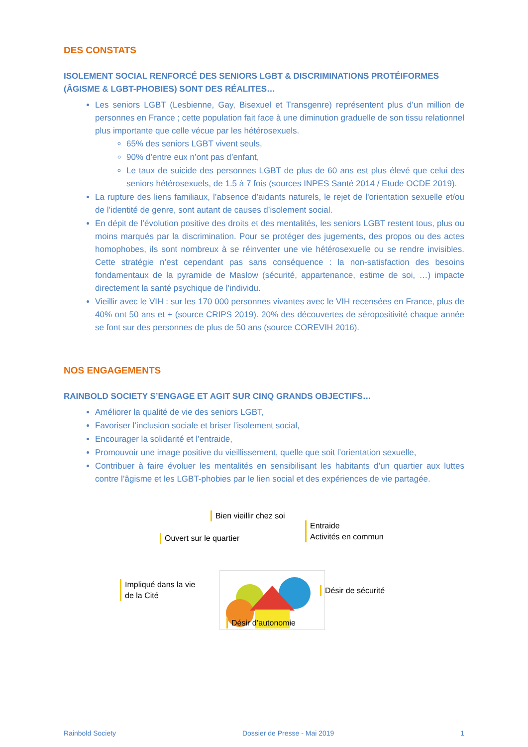DES CONSTATS
ISOLEMENT SOCIAL RENFORCÉ DES SENIORS LGBT & DISCRIMINATIONS PROTÉIFORMES (ÂGISME & LGBT-PHOBIES) SONT DES RÉALITES…
Les seniors LGBT (Lesbienne, Gay, Bisexuel et Transgenre) représentent plus d’un million de personnes en France ; cette population fait face à une diminution graduelle de son tissu relationnel plus importante que celle vécue par les hétérosexuels.
65% des seniors LGBT vivent seuls,
90% d’entre eux n’ont pas d’enfant,
Le taux de suicide des personnes LGBT de plus de 60 ans est plus élevé que celui des seniors hétérosexuels, de 1.5 à 7 fois (sources INPES Santé 2014 / Etude OCDE 2019).
La rupture des liens familiaux, l’absence d’aidants naturels, le rejet de l'orientation sexuelle et/ou de l’identité de genre, sont autant de causes d’isolement social.
En dépit de l’évolution positive des droits et des mentalités, les seniors LGBT restent tous, plus ou moins marqués par la discrimination. Pour se protéger des jugements, des propos ou des actes homophobes, ils sont nombreux à se réinventer une vie hétérosexuelle ou se rendre invisibles. Cette stratégie n’est cependant pas sans conséquence : la non-satisfaction des besoins fondamentaux de la pyramide de Maslow (sécurité, appartenance, estime de soi, …) impacte directement la santé psychique de l’individu.
Vieillir avec le VIH : sur les 170 000 personnes vivantes avec le VIH recensées en France, plus de 40% ont 50 ans et + (source CRIPS 2019). 20% des découvertes de séropositivité chaque année se font sur des personnes de plus de 50 ans (source COREVIH 2016).
NOS ENGAGEMENTS
RAINBOLD SOCIETY S’ENGAGE ET AGIT SUR CINQ GRANDS OBJECTIFS…
Améliorer la qualité de vie des seniors LGBT,
Favoriser l’inclusion sociale et briser l’isolement social,
Encourager la solidarité et l’entraide,
Promouvoir une image positive du vieillissement, quelle que soit l’orientation sexuelle,
Contribuer à faire évoluer les mentalités en sensibilisant les habitants d’un quartier aux luttes contre l’âgisme et les LGBT-phobies par le lien social et des expériences de vie partagée.
Bien vieillir chez soi
Entraide
Activités en commun
Ouvert sur le quartier
Impliqué dans la vie
de la Cité
Désir de sécurité
Désir d’autonomie
Rainbold Society Dossier de Presse - Mai 2019 1